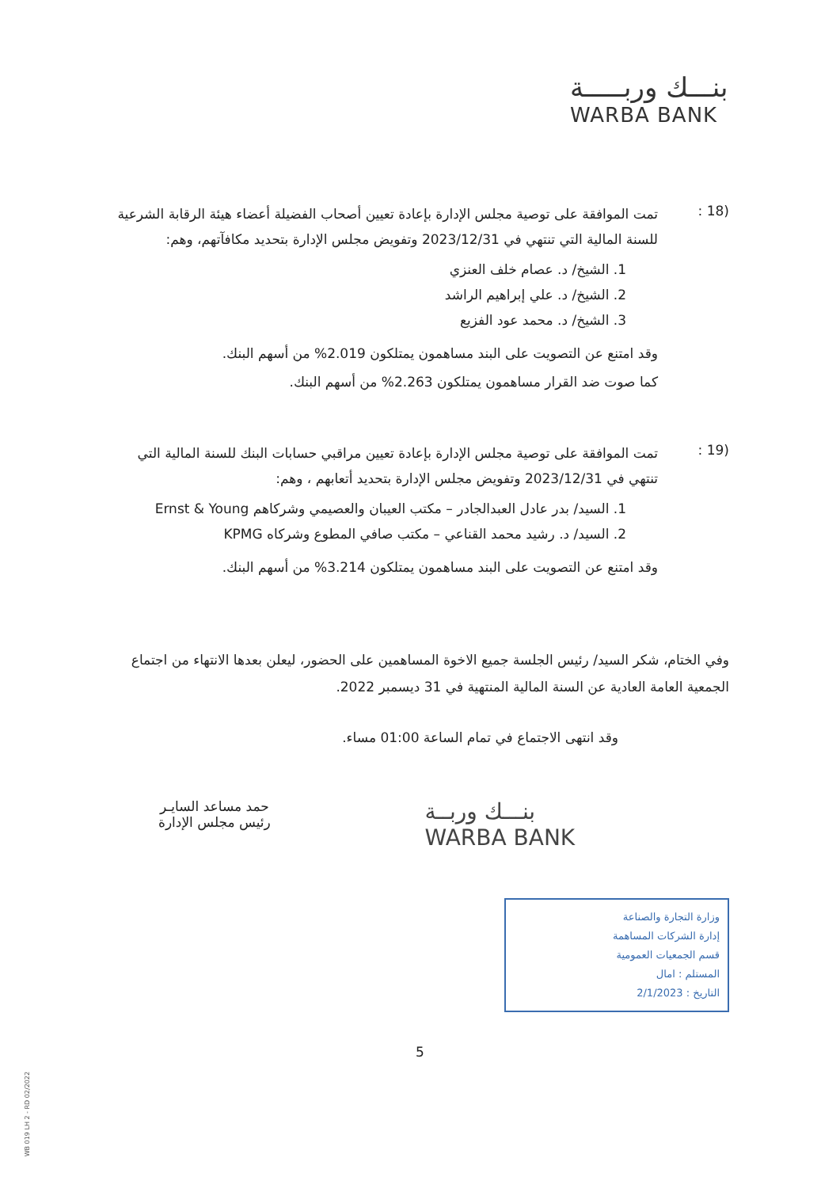بنـــك وربـــــة
WARBA BANK
(18 :
تمت الموافقة على توصية مجلس الإدارة بإعادة تعيين أصحاب الفضيلة أعضاء هيئة الرقابة الشرعية للسنة المالية التي تنتهي في 2023/12/31 وتفويض مجلس الإدارة بتحديد مكافآتهم، وهم:
1. الشيخ/ د. عصام خلف العنزي
2. الشيخ/ د. علي إبراهيم الراشد
3. الشيخ/ د. محمد عود الفزيع
وقد امتنع عن التصويت على البند مساهمون يمتلكون 2.019% من أسهم البنك.
كما صوت ضد القرار مساهمون يمتلكون 2.263% من أسهم البنك.
(19 :
تمت الموافقة على توصية مجلس الإدارة بإعادة تعيين مراقبي حسابات البنك للسنة المالية التي تنتهي في 2023/12/31 وتفويض مجلس الإدارة بتحديد أتعابهم ، وهم:
1. السيد/ بدر عادل العبدالجادر – مكتب العيبان والعصيمي وشركاهم Ernst & Young
2. السيد/ د. رشيد محمد القناعي – مكتب صافي المطوع وشركاه KPMG
وقد امتنع عن التصويت على البند مساهمون يمتلكون 3.214% من أسهم البنك.
وفي الختام، شكر السيد/ رئيس الجلسة جميع الاخوة المساهمين على الحضور، ليعلن بعدها الانتهاء من اجتماع الجمعية العامة العادية عن السنة المالية المنتهية في 31 ديسمبر 2022.
وقد انتهى الاجتماع في تمام الساعة 01:00 مساء.
بنـــك وربــة
WARBA BANK
حمد مساعد السايـر
رئيس مجلس الإدارة
وزارة التجارة والصناعة
إدارة الشركات المساهمة
قسم الجمعيات العمومية
المستلم : امال
التاريخ : 2/1/2023
5
WB 019 LH 2 - RD 02/2022